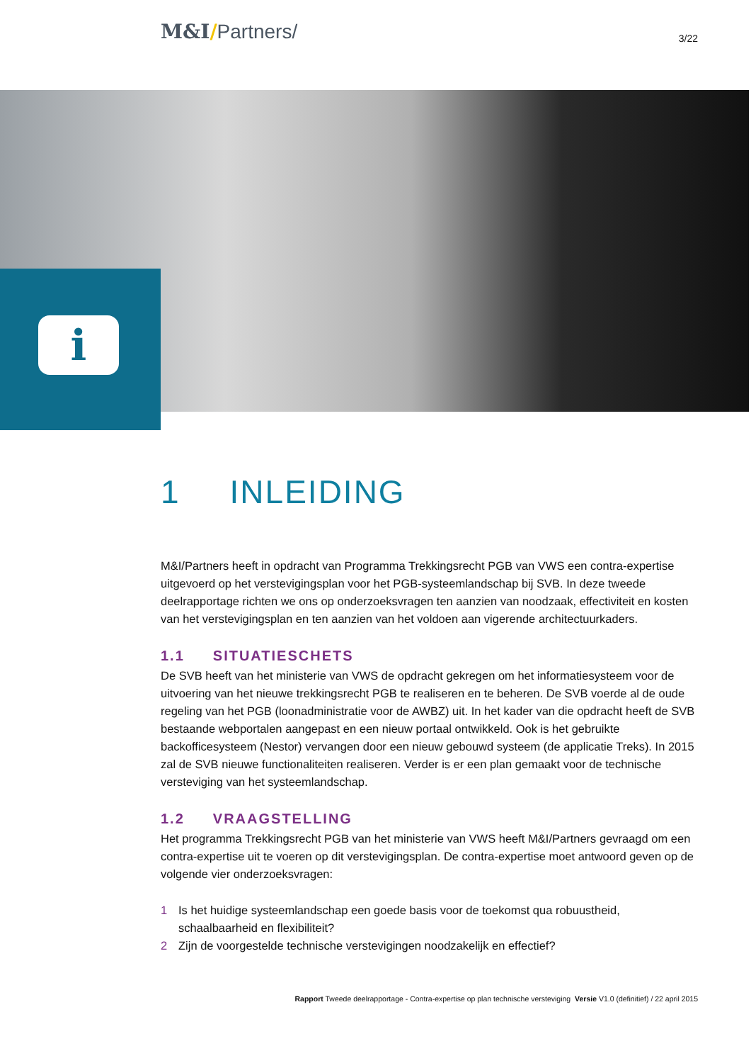M&I/Partners/
3/22
i
1 INLEIDING
M&I/Partners heeft in opdracht van Programma Trekkingsrecht PGB van VWS een contra-expertise uitgevoerd op het verstevigingsplan voor het PGB-systeemlandschap bij SVB. In deze tweede deelrapportage richten we ons op onderzoeksvragen ten aanzien van noodzaak, effectiviteit en kosten van het verstevigingsplan en ten aanzien van het voldoen aan vigerende architectuurkaders.
1.1 SITUATIESCHETS
De SVB heeft van het ministerie van VWS de opdracht gekregen om het informatiesysteem voor de uitvoering van het nieuwe trekkingsrecht PGB te realiseren en te beheren. De SVB voerde al de oude regeling van het PGB (loonadministratie voor de AWBZ) uit. In het kader van die opdracht heeft de SVB bestaande webportalen aangepast en een nieuw portaal ontwikkeld. Ook is het gebruikte backofficesysteem (Nestor) vervangen door een nieuw gebouwd systeem (de applicatie Treks). In 2015 zal de SVB nieuwe functionaliteiten realiseren. Verder is er een plan gemaakt voor de technische versteviging van het systeemlandschap.
1.2 VRAAGSTELLING
Het programma Trekkingsrecht PGB van het ministerie van VWS heeft M&I/Partners gevraagd om een contra-expertise uit te voeren op dit verstevigingsplan. De contra-expertise moet antwoord geven op de volgende vier onderzoeksvragen:
1 Is het huidige systeemlandschap een goede basis voor de toekomst qua robuustheid, schaalbaarheid en flexibiliteit?
2 Zijn de voorgestelde technische verstevigingen noodzakelijk en effectief?
Rapport Tweede deelrapportage - Contra-expertise op plan technische versteviging Versie V1.0 (definitief) / 22 april 2015